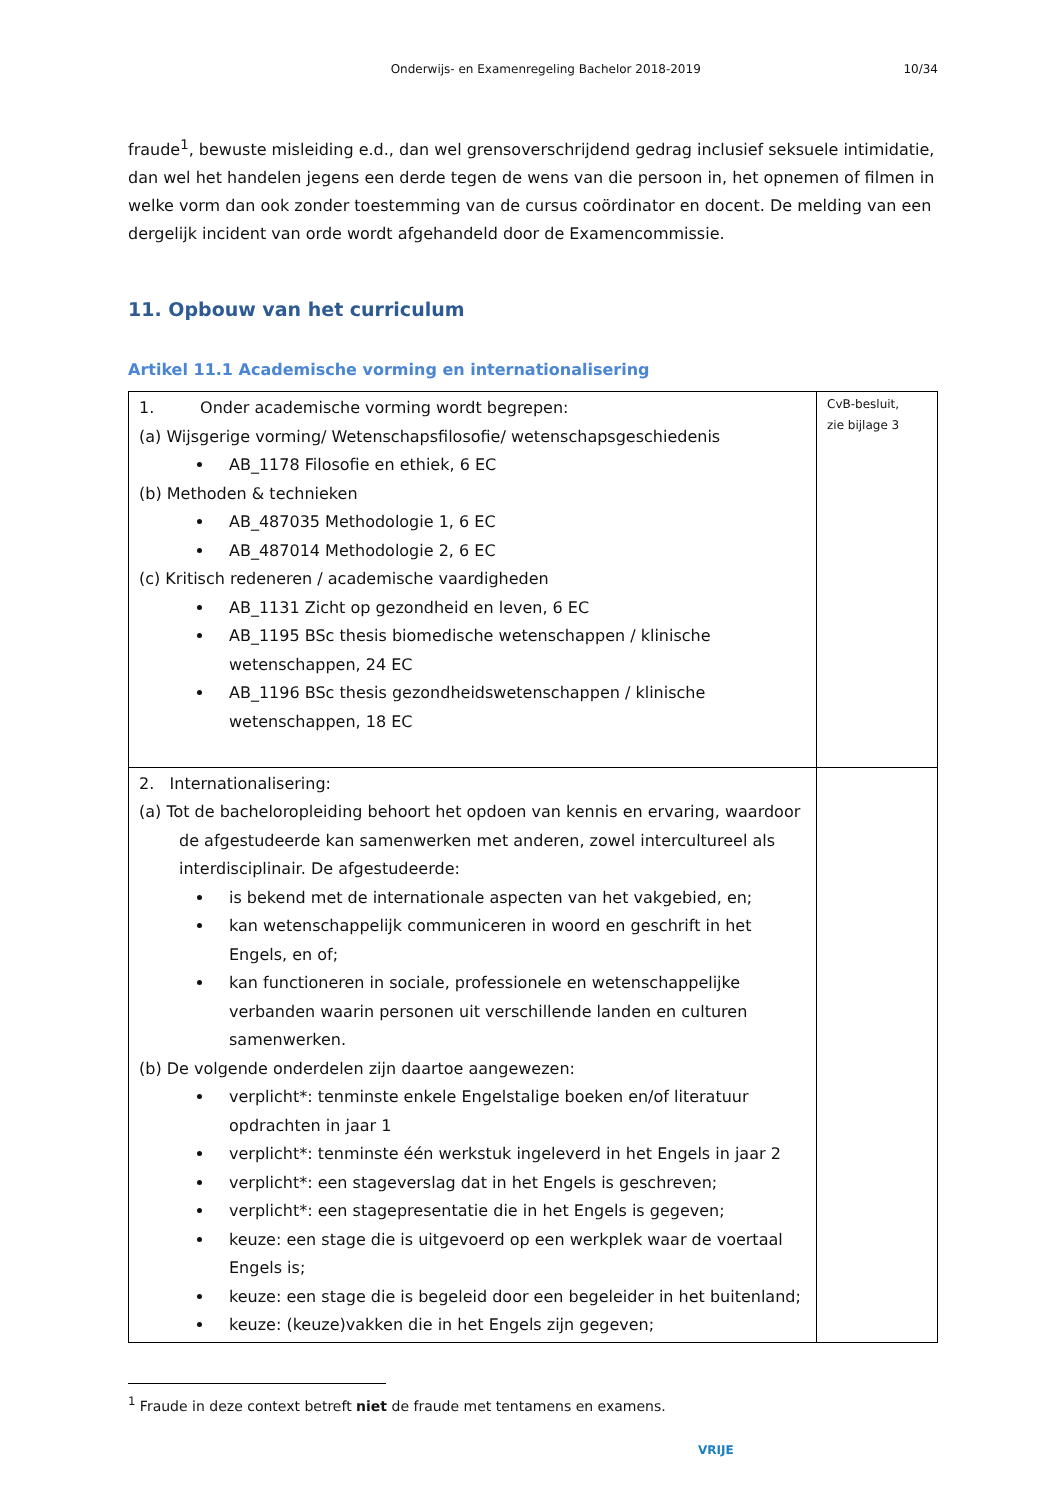Onderwijs- en Examenregeling Bachelor 2018-2019 10/34
fraude<sup>1</sup>, bewuste misleiding e.d., dan wel grensoverschrijdend gedrag inclusief seksuele intimidatie, dan wel het handelen jegens een derde tegen de wens van die persoon in, het opnemen of filmen in welke vorm dan ook zonder toestemming van de cursus coördinator en docent. De melding van een dergelijk incident van orde wordt afgehandeld door de Examencommissie.
11. Opbouw van het curriculum
Artikel 11.1 Academische vorming en internationalisering
| 1. Onder academische vorming wordt begrepen: (a) Wijsgerige vorming/ Wetenschapsfilosofie/ wetenschapsgeschiedenis AB_1178 Filosofie en ethiek, 6 EC (b) Methoden & technieken AB_487035 Methodologie 1, 6 EC AB_487014 Methodologie 2, 6 EC (c) Kritisch redeneren / academische vaardigheden AB_1131 Zicht op gezondheid en leven, 6 EC AB_1195 BSc thesis biomedische wetenschappen / klinische wetenschappen, 24 EC AB_1196 BSc thesis gezondheidswetenschappen / klinische wetenschappen, 18 EC | CvB-besluit, zie bijlage 3 |
| 2. Internationalisering: (a) Tot de bacheloropleiding behoort het opdoen van kennis en ervaring, waardoor de afgestudeerde kan samenwerken met anderen, zowel intercultureel als interdisciplinair. De afgestudeerde: is bekend met de internationale aspecten van het vakgebied, en; kan wetenschappelijk communiceren in woord en geschrift in het Engels, en of; kan functioneren in sociale, professionele en wetenschappelijke verbanden waarin personen uit verschillende landen en culturen samenwerken. (b) De volgende onderdelen zijn daartoe aangewezen: verplicht*: tenminste enkele Engelstalige boeken en/of literatuur opdrachten in jaar 1 verplicht*: tenminste één werkstuk ingeleverd in het Engels in jaar 2 verplicht*: een stageverslag dat in het Engels is geschreven; verplicht*: een stagepresentatie die in het Engels is gegeven; keuze: een stage die is uitgevoerd op een werkplek waar de voertaal Engels is; keuze: een stage die is begeleid door een begeleider in het buitenland; keuze: (keuze)vakken die in het Engels zijn gegeven; | |
<sup>1</sup> Fraude in deze context betreft niet de fraude met tentamens en examens.
VRIJE